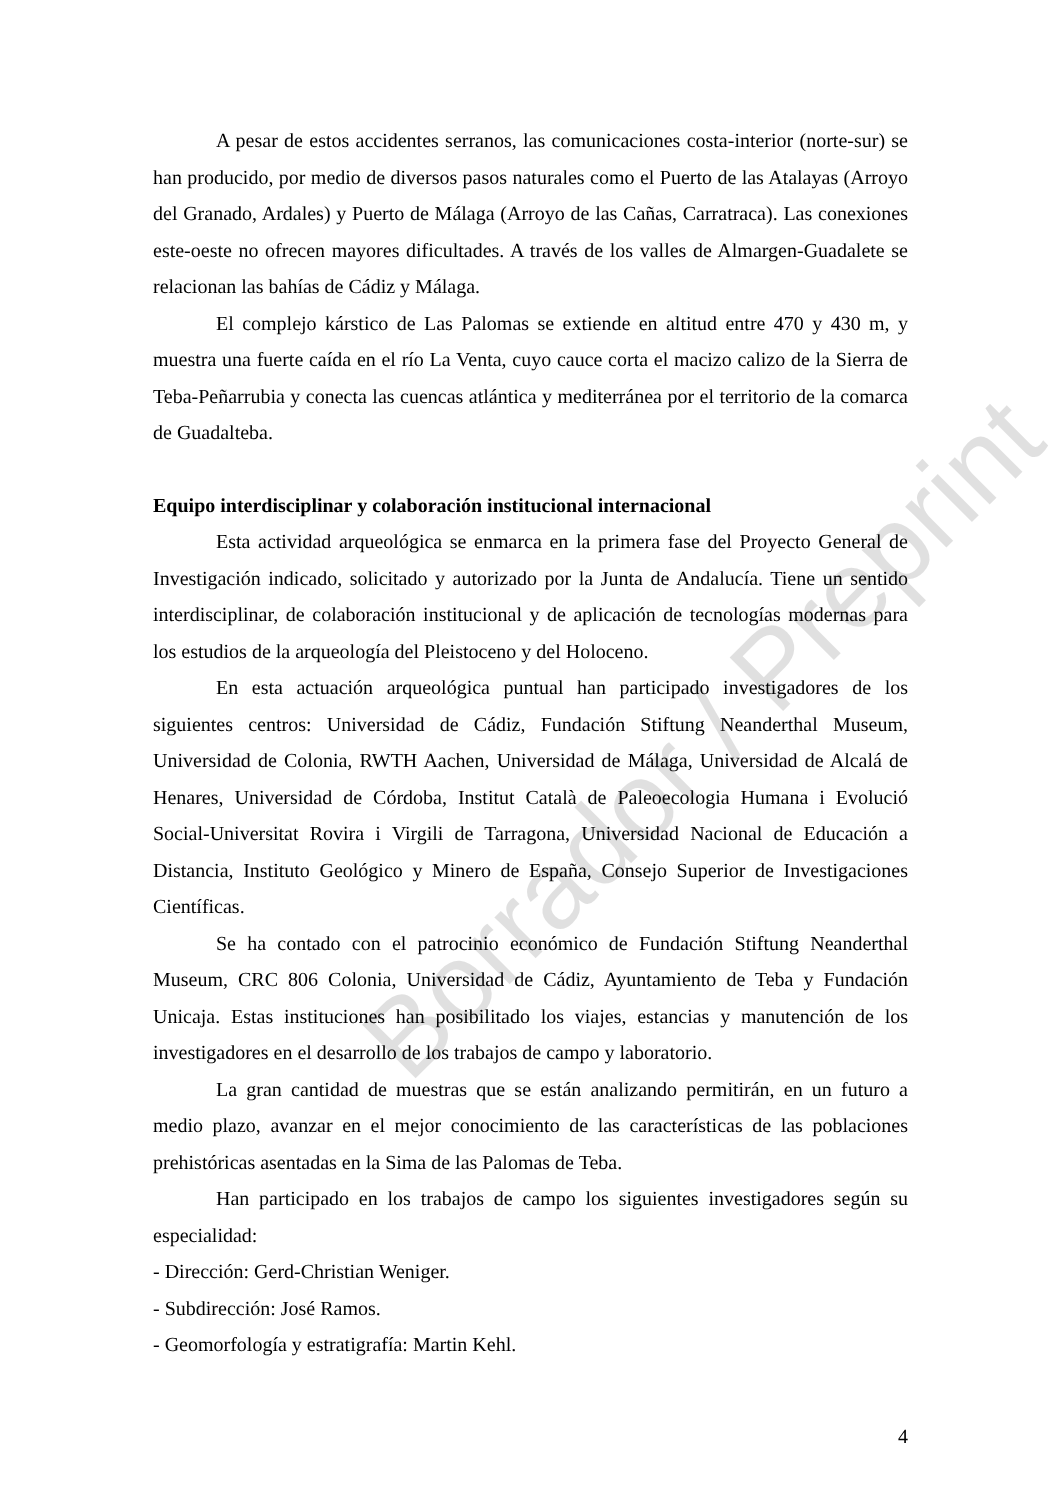A pesar de estos accidentes serranos, las comunicaciones costa-interior (norte-sur) se han producido, por medio de diversos pasos naturales como el Puerto de las Atalayas (Arroyo del Granado, Ardales) y Puerto de Málaga (Arroyo de las Cañas, Carratraca). Las conexiones este-oeste no ofrecen mayores dificultades. A través de los valles de Almargen-Guadalete se relacionan las bahías de Cádiz y Málaga.
El complejo kárstico de Las Palomas se extiende en altitud entre 470 y 430 m, y muestra una fuerte caída en el río La Venta, cuyo cauce corta el macizo calizo de la Sierra de Teba-Peñarrubia y conecta las cuencas atlántica y mediterránea por el territorio de la comarca de Guadalteba.
Equipo interdisciplinar y colaboración institucional internacional
Esta actividad arqueológica se enmarca en la primera fase del Proyecto General de Investigación indicado, solicitado y autorizado por la Junta de Andalucía. Tiene un sentido interdisciplinar, de colaboración institucional y de aplicación de tecnologías modernas para los estudios de la arqueología del Pleistoceno y del Holoceno.
En esta actuación arqueológica puntual han participado investigadores de los siguientes centros: Universidad de Cádiz, Fundación Stiftung Neanderthal Museum, Universidad de Colonia, RWTH Aachen, Universidad de Málaga, Universidad de Alcalá de Henares, Universidad de Córdoba, Institut Català de Paleoecologia Humana i Evolució Social-Universitat Rovira i Virgili de Tarragona, Universidad Nacional de Educación a Distancia, Instituto Geológico y Minero de España, Consejo Superior de Investigaciones Científicas.
Se ha contado con el patrocinio económico de Fundación Stiftung Neanderthal Museum, CRC 806 Colonia, Universidad de Cádiz, Ayuntamiento de Teba y Fundación Unicaja. Estas instituciones han posibilitado los viajes, estancias y manutención de los investigadores en el desarrollo de los trabajos de campo y laboratorio.
La gran cantidad de muestras que se están analizando permitirán, en un futuro a medio plazo, avanzar en el mejor conocimiento de las características de las poblaciones prehistóricas asentadas en la Sima de las Palomas de Teba.
Han participado en los trabajos de campo los siguientes investigadores según su especialidad:
- Dirección: Gerd-Christian Weniger.
- Subdirección: José Ramos.
- Geomorfología y estratigrafía: Martin Kehl.
4
Borrador / Preprint